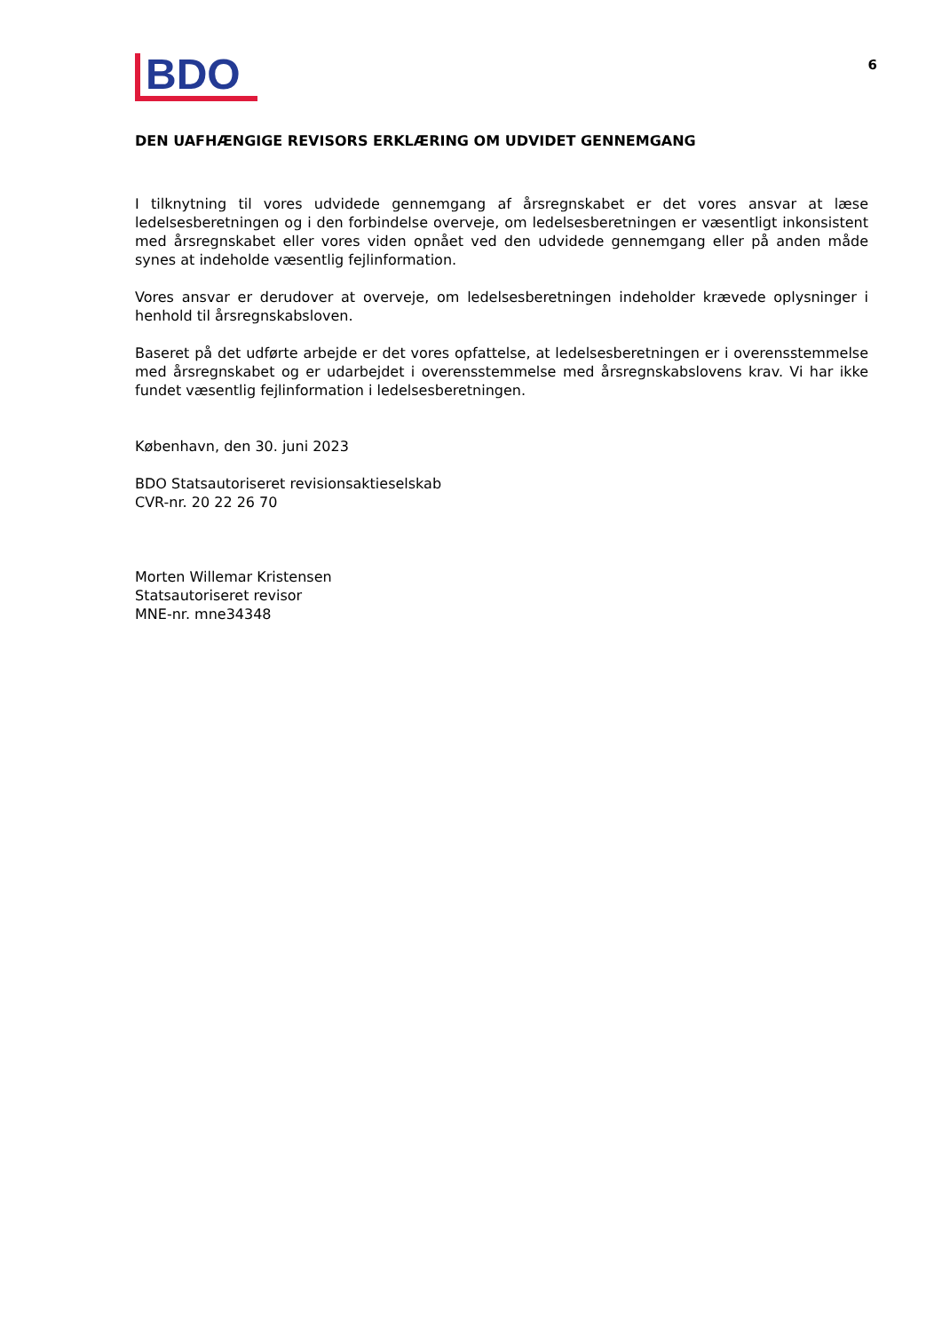BDO
6
DEN UAFHÆNGIGE REVISORS ERKLÆRING OM UDVIDET GENNEMGANG
I tilknytning til vores udvidede gennemgang af årsregnskabet er det vores ansvar at læse ledelsesberetningen og i den forbindelse overveje, om ledelsesberetningen er væsentligt inkonsistent med årsregnskabet eller vores viden opnået ved den udvidede gennemgang eller på anden måde synes at indeholde væsentlig fejlinformation.
Vores ansvar er derudover at overveje, om ledelsesberetningen indeholder krævede oplysninger i henhold til årsregnskabsloven.
Baseret på det udførte arbejde er det vores opfattelse, at ledelsesberetningen er i overensstemmelse med årsregnskabet og er udarbejdet i overensstemmelse med årsregnskabslovens krav. Vi har ikke fundet væsentlig fejlinformation i ledelsesberetningen.
København, den 30. juni 2023
BDO Statsautoriseret revisionsaktieselskab
CVR-nr. 20 22 26 70
Morten Willemar Kristensen
Statsautoriseret revisor
MNE-nr. mne34348